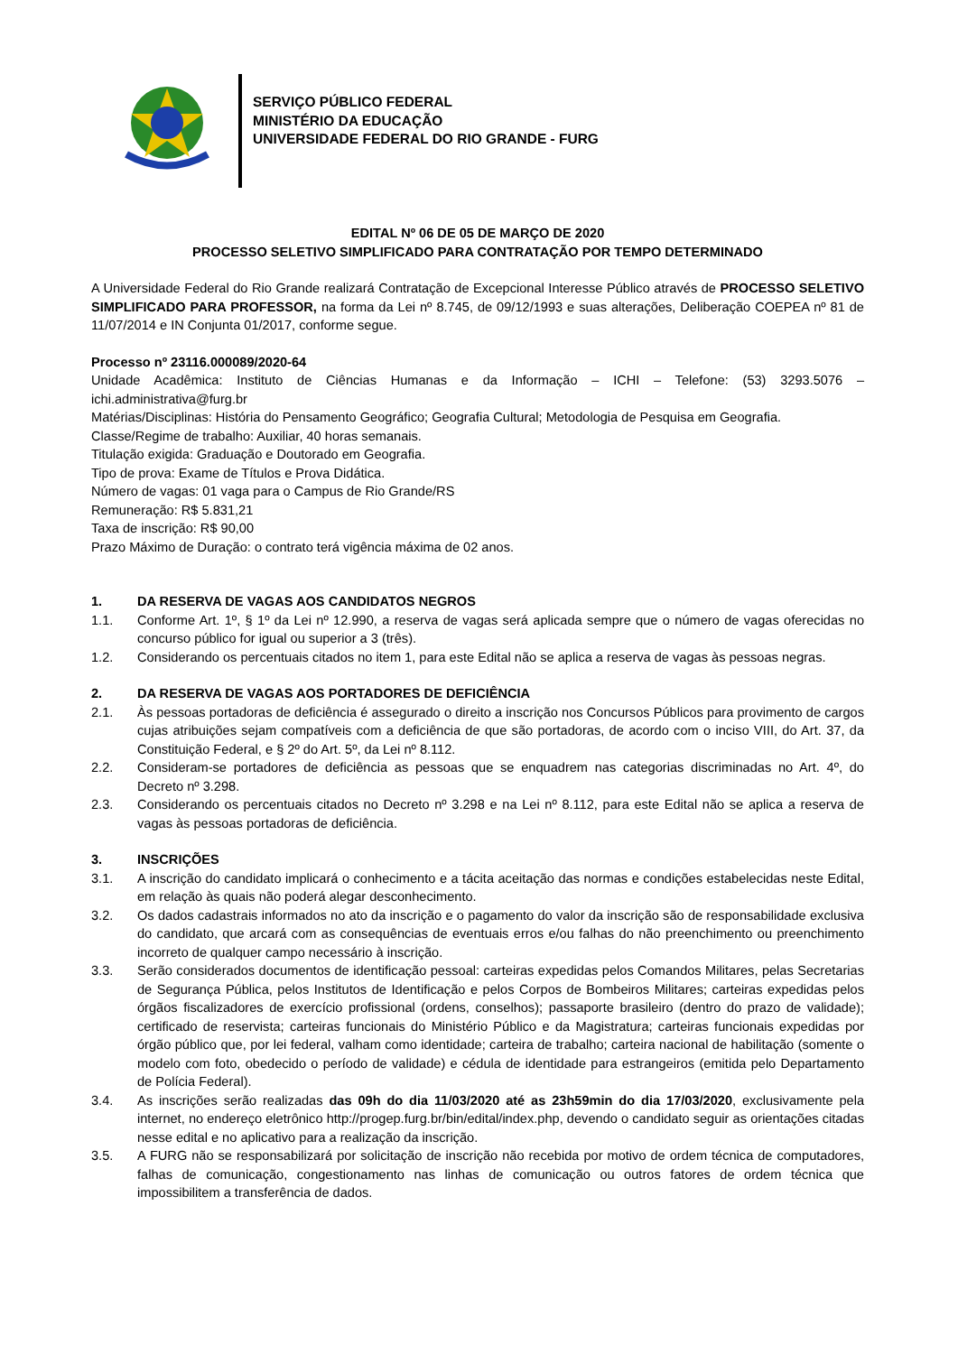SERVIÇO PÚBLICO FEDERAL
MINISTÉRIO DA EDUCAÇÃO
UNIVERSIDADE FEDERAL DO RIO GRANDE - FURG
EDITAL Nº 06 DE 05 DE MARÇO DE 2020
PROCESSO SELETIVO SIMPLIFICADO PARA CONTRATAÇÃO POR TEMPO DETERMINADO
A Universidade Federal do Rio Grande realizará Contratação de Excepcional Interesse Público através de PROCESSO SELETIVO SIMPLIFICADO PARA PROFESSOR, na forma da Lei nº 8.745, de 09/12/1993 e suas alterações, Deliberação COEPEA nº 81 de 11/07/2014 e IN Conjunta 01/2017, conforme segue.
Processo nº 23116.000089/2020-64
Unidade Acadêmica: Instituto de Ciências Humanas e da Informação – ICHI – Telefone: (53) 3293.5076 – ichi.administrativa@furg.br
Matérias/Disciplinas: História do Pensamento Geográfico; Geografia Cultural; Metodologia de Pesquisa em Geografia.
Classe/Regime de trabalho: Auxiliar, 40 horas semanais.
Titulação exigida: Graduação e Doutorado em Geografia.
Tipo de prova: Exame de Títulos e Prova Didática.
Número de vagas: 01 vaga para o Campus de Rio Grande/RS
Remuneração: R$ 5.831,21
Taxa de inscrição: R$ 90,00
Prazo Máximo de Duração: o contrato terá vigência máxima de 02 anos.
1. DA RESERVA DE VAGAS AOS CANDIDATOS NEGROS
1.1. Conforme Art. 1º, § 1º da Lei nº 12.990, a reserva de vagas será aplicada sempre que o número de vagas oferecidas no concurso público for igual ou superior a 3 (três).
1.2. Considerando os percentuais citados no item 1, para este Edital não se aplica a reserva de vagas às pessoas negras.
2. DA RESERVA DE VAGAS AOS PORTADORES DE DEFICIÊNCIA
2.1. Às pessoas portadoras de deficiência é assegurado o direito a inscrição nos Concursos Públicos para provimento de cargos cujas atribuições sejam compatíveis com a deficiência de que são portadoras, de acordo com o inciso VIII, do Art. 37, da Constituição Federal, e § 2º do Art. 5º, da Lei nº 8.112.
2.2. Consideram-se portadores de deficiência as pessoas que se enquadrem nas categorias discriminadas no Art. 4º, do Decreto nº 3.298.
2.3. Considerando os percentuais citados no Decreto nº 3.298 e na Lei nº 8.112, para este Edital não se aplica a reserva de vagas às pessoas portadoras de deficiência.
3. INSCRIÇÕES
3.1. A inscrição do candidato implicará o conhecimento e a tácita aceitação das normas e condições estabelecidas neste Edital, em relação às quais não poderá alegar desconhecimento.
3.2. Os dados cadastrais informados no ato da inscrição e o pagamento do valor da inscrição são de responsabilidade exclusiva do candidato, que arcará com as consequências de eventuais erros e/ou falhas do não preenchimento ou preenchimento incorreto de qualquer campo necessário à inscrição.
3.3. Serão considerados documentos de identificação pessoal: carteiras expedidas pelos Comandos Militares, pelas Secretarias de Segurança Pública, pelos Institutos de Identificação e pelos Corpos de Bombeiros Militares; carteiras expedidas pelos órgãos fiscalizadores de exercício profissional (ordens, conselhos); passaporte brasileiro (dentro do prazo de validade); certificado de reservista; carteiras funcionais do Ministério Público e da Magistratura; carteiras funcionais expedidas por órgão público que, por lei federal, valham como identidade; carteira de trabalho; carteira nacional de habilitação (somente o modelo com foto, obedecido o período de validade) e cédula de identidade para estrangeiros (emitida pelo Departamento de Polícia Federal).
3.4. As inscrições serão realizadas das 09h do dia 11/03/2020 até as 23h59min do dia 17/03/2020, exclusivamente pela internet, no endereço eletrônico http://progep.furg.br/bin/edital/index.php, devendo o candidato seguir as orientações citadas nesse edital e no aplicativo para a realização da inscrição.
3.5. A FURG não se responsabilizará por solicitação de inscrição não recebida por motivo de ordem técnica de computadores, falhas de comunicação, congestionamento nas linhas de comunicação ou outros fatores de ordem técnica que impossibilitem a transferência de dados.